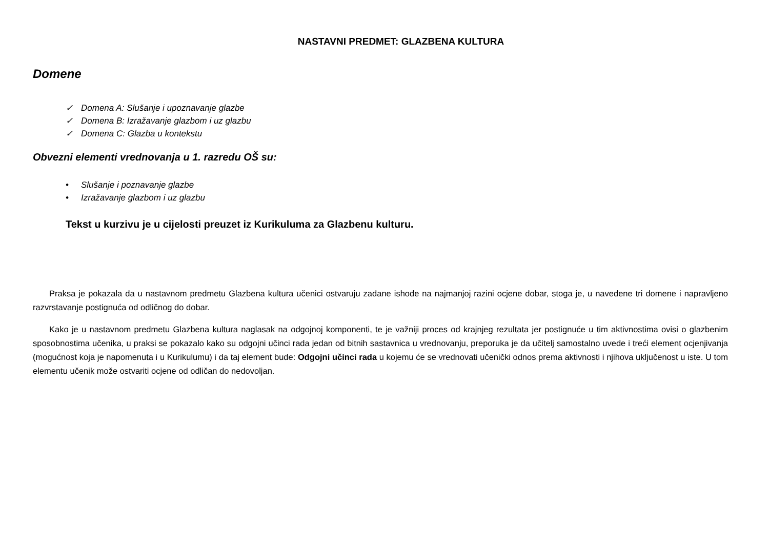NASTAVNI PREDMET: GLAZBENA KULTURA
Domene
✓ Domena A: Slušanje i upoznavanje glazbe
✓ Domena B: Izražavanje glazbom i uz glazbu
✓ Domena C: Glazba u kontekstu
Obvezni elementi vrednovanja u 1. razredu OŠ su:
• Slušanje i poznavanje glazbe
• Izražavanje glazbom i uz glazbu
Tekst u kurzivu je u cijelosti preuzet iz Kurikuluma za Glazbenu kulturu.
Praksa je pokazala da u nastavnom predmetu Glazbena kultura učenici ostvaruju zadane ishode na najmanjoj razini ocjene dobar, stoga je, u navedene tri domene i napravljeno razvrstavanje postignuća od odličnog do dobar.
Kako je u nastavnom predmetu Glazbena kultura naglasak na odgojnoj komponenti, te je važniji proces od krajnjeg rezultata jer postignuće u tim aktivnostima ovisi o glazbenim sposobnostima učenika, u praksi se pokazalo kako su odgojni učinci rada jedan od bitnih sastavnica u vrednovanju, preporuka je da učitelj samostalno uvede i treći element ocjenjivanja (mogućnost koja je napomenuta i u Kurikulumu) i da taj element bude: Odgojni učinci rada u kojemu će se vrednovati učenički odnos prema aktivnosti i njihova uključenost u iste. U tom elementu učenik može ostvariti ocjene od odličan do nedovoljan.